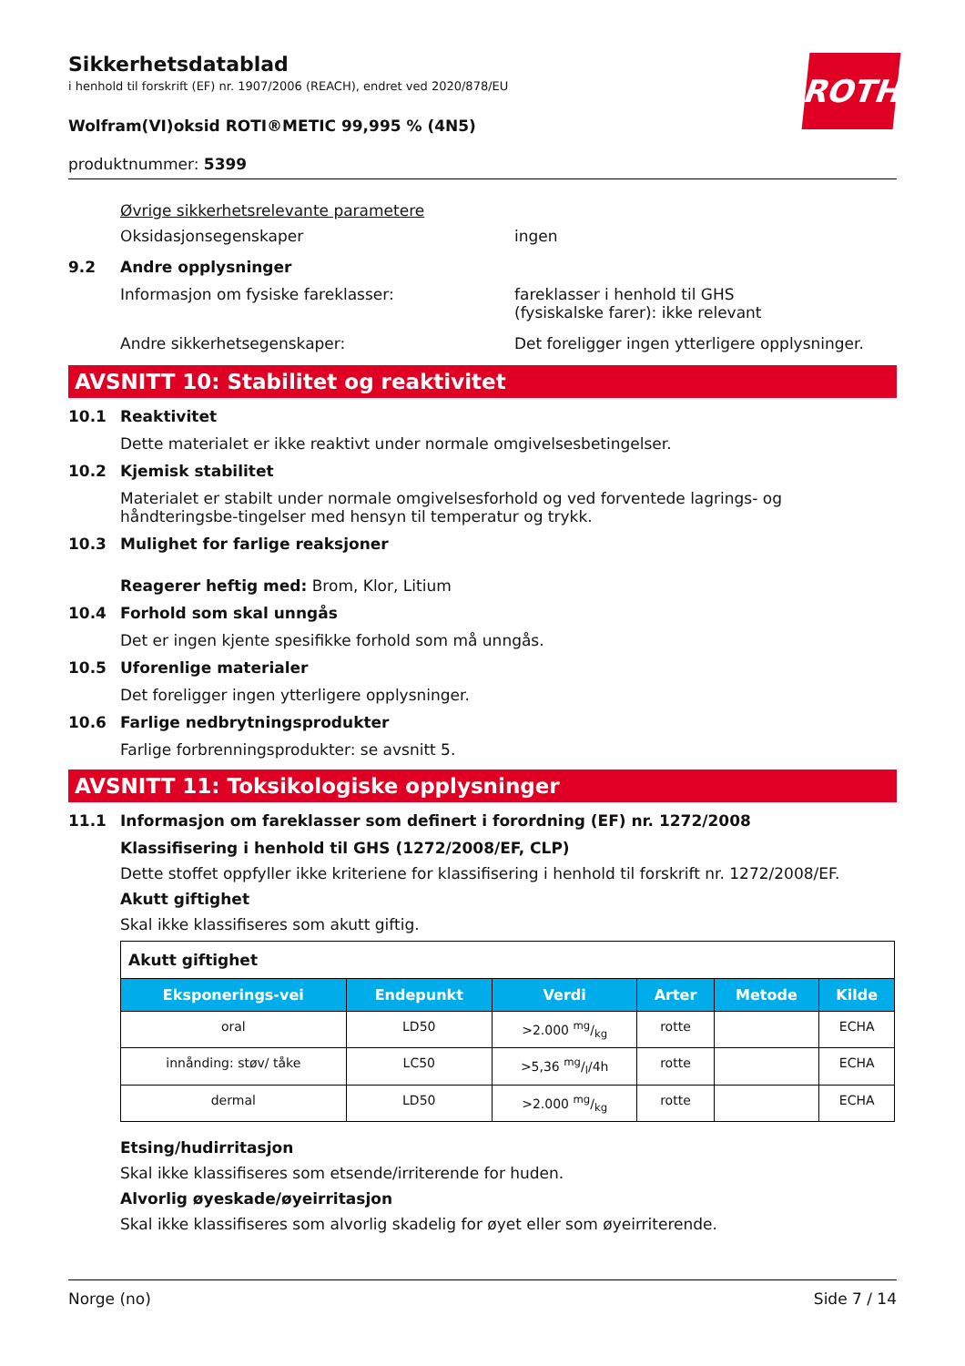ROTH
Sikkerhetsdatablad
i henhold til forskrift (EF) nr. 1907/2006 (REACH), endret ved 2020/878/EU
Wolfram(VI)oksid ROTI®METIC 99,995 % (4N5)
produktnummer: 5399
Øvrige sikkerhetsrelevante parametere
Oksidasjonsegenskaper ingen
9.2 Andre opplysninger
Informasjon om fysiske fareklasser: fareklasser i henhold til GHS
(fysiskalske farer): ikke relevant
Andre sikkerhetsegenskaper: Det foreligger ingen ytterligere opplysninger.
AVSNITT 10: Stabilitet og reaktivitet
10.1 Reaktivitet
Dette materialet er ikke reaktivt under normale omgivelsesbetingelser.
10.2 Kjemisk stabilitet
Materialet er stabilt under normale omgivelsesforhold og ved forventede lagrings- og håndteringsbe-tingelser med hensyn til temperatur og trykk.
10.3 Mulighet for farlige reaksjoner
Reagerer heftig med: Brom, Klor, Litium
10.4 Forhold som skal unngås
Det er ingen kjente spesifikke forhold som må unngås.
10.5 Uforenlige materialer
Det foreligger ingen ytterligere opplysninger.
10.6 Farlige nedbrytningsprodukter
Farlige forbrenningsprodukter: se avsnitt 5.
AVSNITT 11: Toksikologiske opplysninger
11.1 Informasjon om fareklasser som definert i forordning (EF) nr. 1272/2008
Klassifisering i henhold til GHS (1272/2008/EF, CLP)
Dette stoffet oppfyller ikke kriteriene for klassifisering i henhold til forskrift nr. 1272/2008/EF.
Akutt giftighet
Skal ikke klassifiseres som akutt giftig.
| Akutt giftighet | | | | | |
| --- | --- | --- | --- | --- | --- |
| Eksponerings-vei | Endepunkt | Verdi | Arter | Metode | Kilde |
| oral | LD50 | >2.000 mg/kg | rotte | | ECHA |
| innånding: støv/ tåke | LC50 | >5,36 mg/l/4h | rotte | | ECHA |
| dermal | LD50 | >2.000 mg/kg | rotte | | ECHA |
Etsing/hudirritasjon
Skal ikke klassifiseres som etsende/irriterende for huden.
Alvorlig øyeskade/øyeirritasjon
Skal ikke klassifiseres som alvorlig skadelig for øyet eller som øyeirriterende.
Norge (no) Side 7 / 14